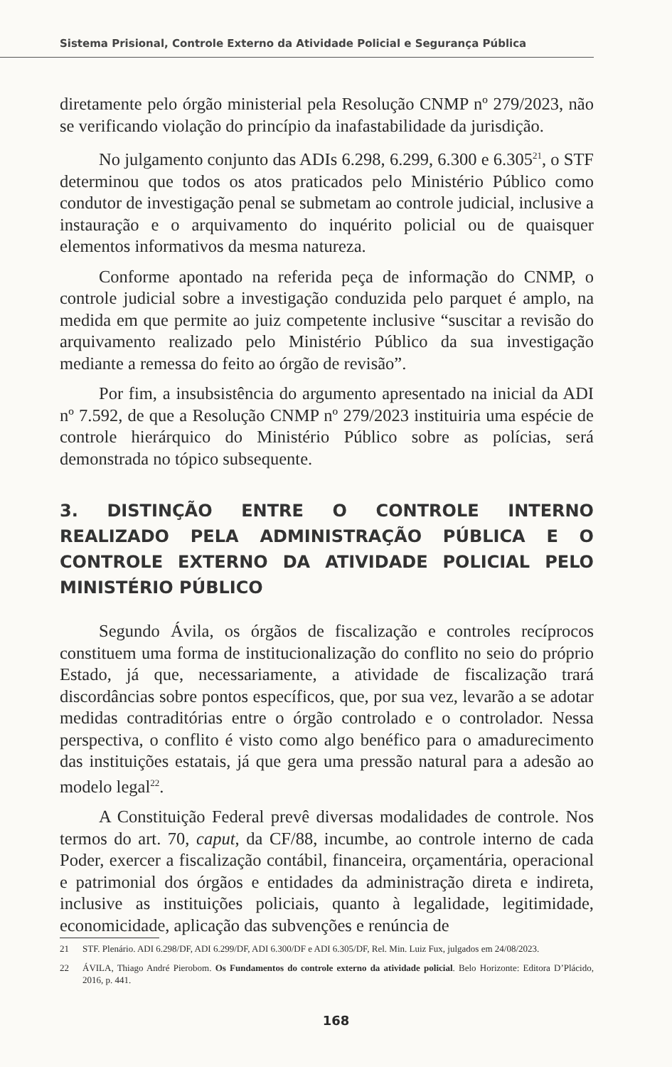Sistema Prisional, Controle Externo da Atividade Policial e Segurança Pública
diretamente pelo órgão ministerial pela Resolução CNMP nº 279/2023, não se verificando violação do princípio da inafastabilidade da jurisdição.
No julgamento conjunto das ADIs 6.298, 6.299, 6.300 e 6.305<sup>21</sup>, o STF determinou que todos os atos praticados pelo Ministério Público como condutor de investigação penal se submetam ao controle judicial, inclusive a instauração e o arquivamento do inquérito policial ou de quaisquer elementos informativos da mesma natureza.
Conforme apontado na referida peça de informação do CNMP, o controle judicial sobre a investigação conduzida pelo parquet é amplo, na medida em que permite ao juiz competente inclusive “suscitar a revisão do arquivamento realizado pelo Ministério Público da sua investigação mediante a remessa do feito ao órgão de revisão”.
Por fim, a insubsistência do argumento apresentado na inicial da ADI nº 7.592, de que a Resolução CNMP nº 279/2023 instituiria uma espécie de controle hierárquico do Ministério Público sobre as polícias, será demonstrada no tópico subsequente.
3. DISTINÇÃO ENTRE O CONTROLE INTERNO REALIZADO PELA ADMINISTRAÇÃO PÚBLICA E O CONTROLE EXTERNO DA ATIVIDADE POLICIAL PELO MINISTÉRIO PÚBLICO
Segundo Ávila, os órgãos de fiscalização e controles recíprocos constituem uma forma de institucionalização do conflito no seio do próprio Estado, já que, necessariamente, a atividade de fiscalização trará discordâncias sobre pontos específicos, que, por sua vez, levarão a se adotar medidas contraditórias entre o órgão controlado e o controlador. Nessa perspectiva, o conflito é visto como algo benéfico para o amadurecimento das instituições estatais, já que gera uma pressão natural para a adesão ao modelo legal<sup>22</sup>.
A Constituição Federal prevê diversas modalidades de controle. Nos termos do art. 70, caput, da CF/88, incumbe, ao controle interno de cada Poder, exercer a fiscalização contábil, financeira, orçamentária, operacional e patrimonial dos órgãos e entidades da administração direta e indireta, inclusive as instituições policiais, quanto à legalidade, legitimidade, economicidade, aplicação das subvenções e renúncia de
21 STF. Plenário. ADI 6.298/DF, ADI 6.299/DF, ADI 6.300/DF e ADI 6.305/DF, Rel. Min. Luiz Fux, julgados em 24/08/2023.
22 ÁVILA, Thiago André Pierobom. Os Fundamentos do controle externo da atividade policial. Belo Horizonte: Editora D’Plácido, 2016, p. 441.
168